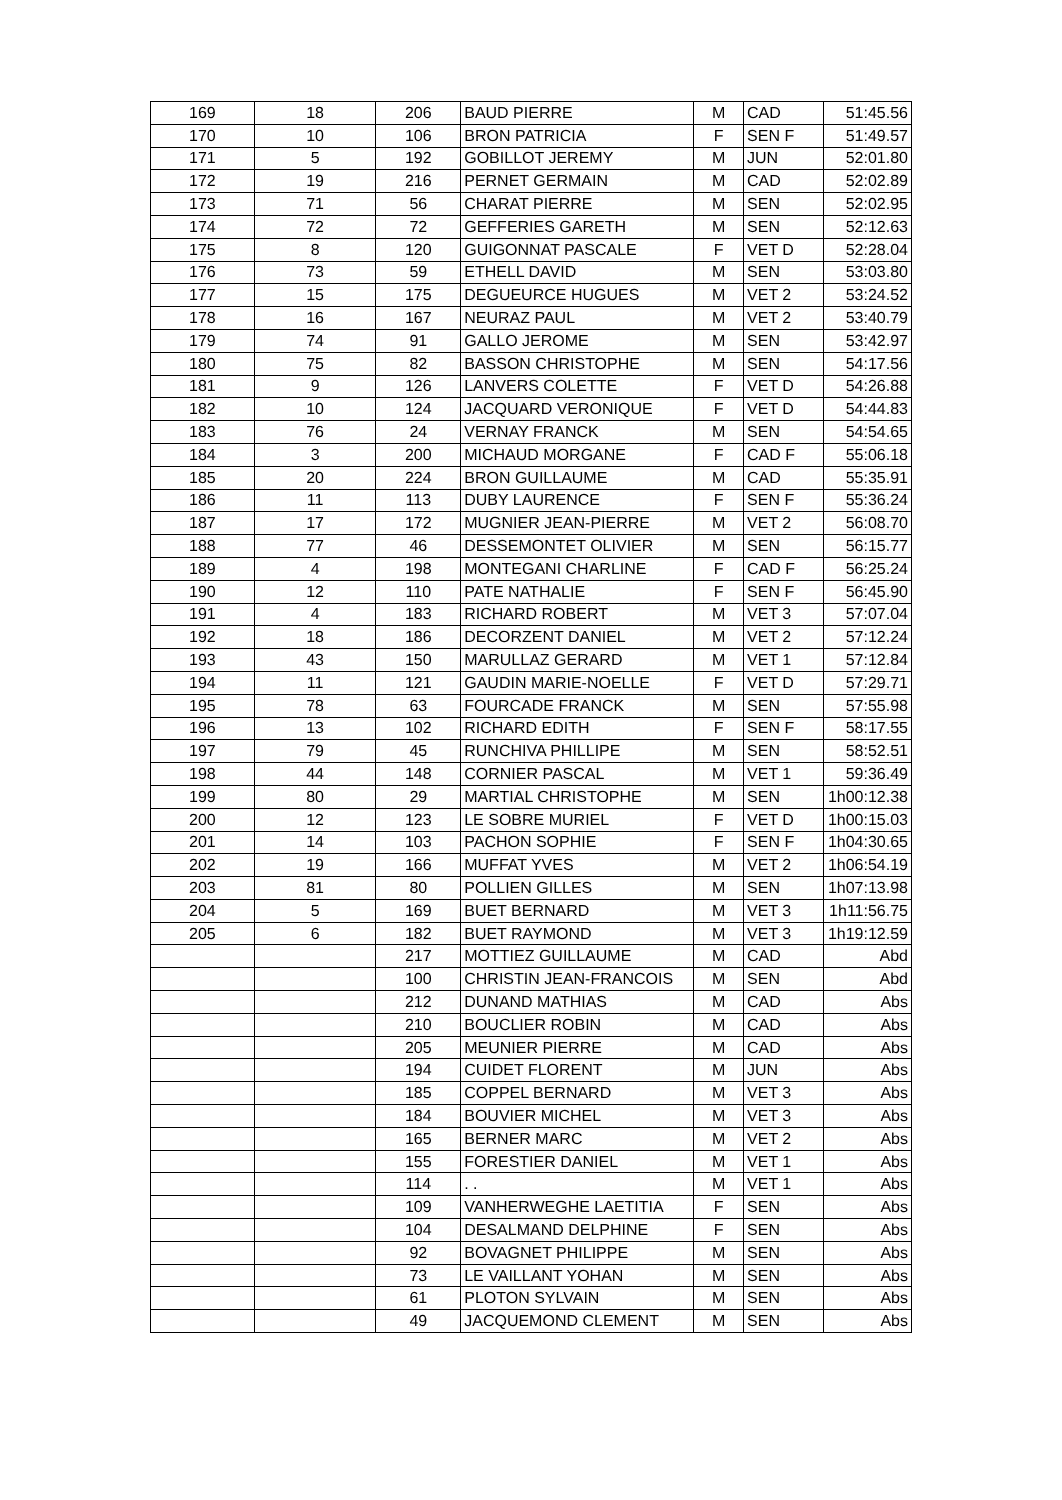| 169 | 18 | 206 | BAUD PIERRE | M | CAD | 51:45.56 |
| 170 | 10 | 106 | BRON PATRICIA | F | SEN F | 51:49.57 |
| 171 | 5 | 192 | GOBILLOT JEREMY | M | JUN | 52:01.80 |
| 172 | 19 | 216 | PERNET GERMAIN | M | CAD | 52:02.89 |
| 173 | 71 | 56 | CHARAT PIERRE | M | SEN | 52:02.95 |
| 174 | 72 | 72 | GEFFERIES GARETH | M | SEN | 52:12.63 |
| 175 | 8 | 120 | GUIGONNAT PASCALE | F | VET D | 52:28.04 |
| 176 | 73 | 59 | ETHELL DAVID | M | SEN | 53:03.80 |
| 177 | 15 | 175 | DEGUEURCE HUGUES | M | VET 2 | 53:24.52 |
| 178 | 16 | 167 | NEURAZ PAUL | M | VET 2 | 53:40.79 |
| 179 | 74 | 91 | GALLO JEROME | M | SEN | 53:42.97 |
| 180 | 75 | 82 | BASSON CHRISTOPHE | M | SEN | 54:17.56 |
| 181 | 9 | 126 | LANVERS COLETTE | F | VET D | 54:26.88 |
| 182 | 10 | 124 | JACQUARD VERONIQUE | F | VET D | 54:44.83 |
| 183 | 76 | 24 | VERNAY FRANCK | M | SEN | 54:54.65 |
| 184 | 3 | 200 | MICHAUD MORGANE | F | CAD F | 55:06.18 |
| 185 | 20 | 224 | BRON GUILLAUME | M | CAD | 55:35.91 |
| 186 | 11 | 113 | DUBY LAURENCE | F | SEN F | 55:36.24 |
| 187 | 17 | 172 | MUGNIER JEAN-PIERRE | M | VET 2 | 56:08.70 |
| 188 | 77 | 46 | DESSEMONTET OLIVIER | M | SEN | 56:15.77 |
| 189 | 4 | 198 | MONTEGANI CHARLINE | F | CAD F | 56:25.24 |
| 190 | 12 | 110 | PATE NATHALIE | F | SEN F | 56:45.90 |
| 191 | 4 | 183 | RICHARD ROBERT | M | VET 3 | 57:07.04 |
| 192 | 18 | 186 | DECORZENT DANIEL | M | VET 2 | 57:12.24 |
| 193 | 43 | 150 | MARULLAZ GERARD | M | VET 1 | 57:12.84 |
| 194 | 11 | 121 | GAUDIN MARIE-NOELLE | F | VET D | 57:29.71 |
| 195 | 78 | 63 | FOURCADE FRANCK | M | SEN | 57:55.98 |
| 196 | 13 | 102 | RICHARD EDITH | F | SEN F | 58:17.55 |
| 197 | 79 | 45 | RUNCHIVA PHILLIPE | M | SEN | 58:52.51 |
| 198 | 44 | 148 | CORNIER PASCAL | M | VET 1 | 59:36.49 |
| 199 | 80 | 29 | MARTIAL CHRISTOPHE | M | SEN | 1h00:12.38 |
| 200 | 12 | 123 | LE SOBRE MURIEL | F | VET D | 1h00:15.03 |
| 201 | 14 | 103 | PACHON SOPHIE | F | SEN F | 1h04:30.65 |
| 202 | 19 | 166 | MUFFAT YVES | M | VET 2 | 1h06:54.19 |
| 203 | 81 | 80 | POLLIEN GILLES | M | SEN | 1h07:13.98 |
| 204 | 5 | 169 | BUET BERNARD | M | VET 3 | 1h11:56.75 |
| 205 | 6 | 182 | BUET RAYMOND | M | VET 3 | 1h19:12.59 |
| | | 217 | MOTTIEZ GUILLAUME | M | CAD | Abd |
| | | 100 | CHRISTIN JEAN-FRANCOIS | M | SEN | Abd |
| | | 212 | DUNAND MATHIAS | M | CAD | Abs |
| | | 210 | BOUCLIER ROBIN | M | CAD | Abs |
| | | 205 | MEUNIER PIERRE | M | CAD | Abs |
| | | 194 | CUIDET FLORENT | M | JUN | Abs |
| | | 185 | COPPEL BERNARD | M | VET 3 | Abs |
| | | 184 | BOUVIER MICHEL | M | VET 3 | Abs |
| | | 165 | BERNER MARC | M | VET 2 | Abs |
| | | 155 | FORESTIER DANIEL | M | VET 1 | Abs |
| | | 114 | . . | M | VET 1 | Abs |
| | | 109 | VANHERWEGHE LAETITIA | F | SEN | Abs |
| | | 104 | DESALMAND DELPHINE | F | SEN | Abs |
| | | 92 | BOVAGNET PHILIPPE | M | SEN | Abs |
| | | 73 | LE VAILLANT YOHAN | M | SEN | Abs |
| | | 61 | PLOTON SYLVAIN | M | SEN | Abs |
| | | 49 | JACQUEMOND CLEMENT | M | SEN | Abs |